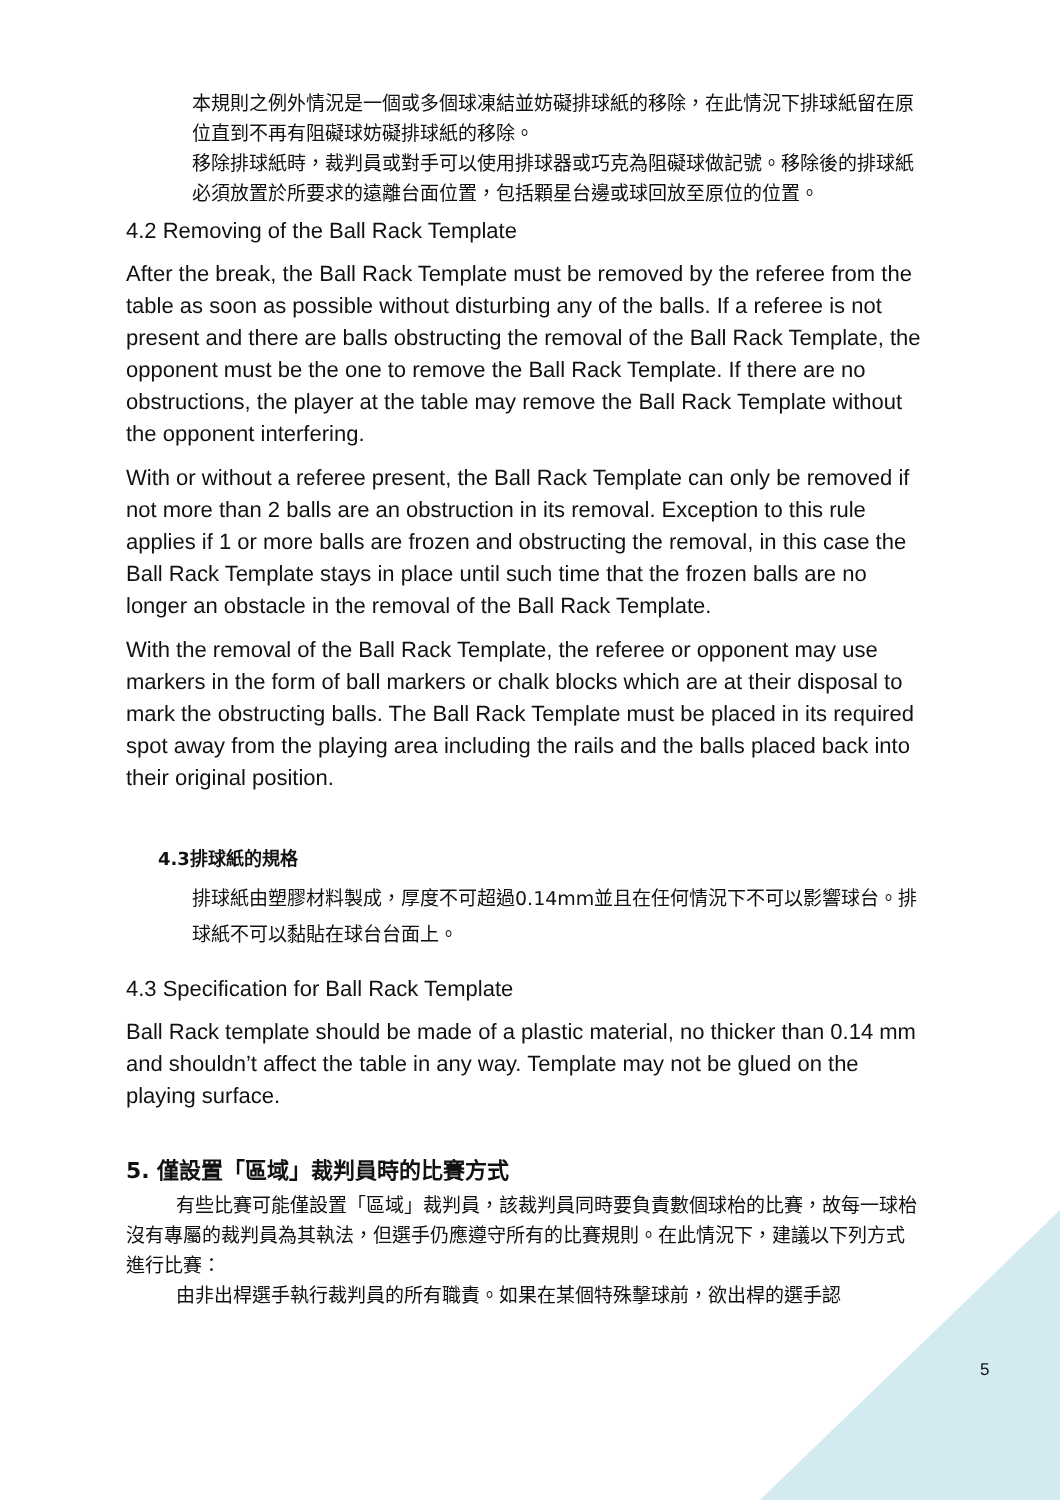本規則之例外情況是一個或多個球凍結並妨礙排球紙的移除，在此情況下排球紙留在原位直到不再有阻礙球妨礙排球紙的移除。
移除排球紙時，裁判員或對手可以使用排球器或巧克為阻礙球做記號。移除後的排球紙必須放置於所要求的遠離台面位置，包括顆星台邊或球回放至原位的位置。
4.2 Removing of the Ball Rack Template
After the break, the Ball Rack Template must be removed by the referee from the table as soon as possible without disturbing any of the balls. If a referee is not present and there are balls obstructing the removal of the Ball Rack Template, the opponent must be the one to remove the Ball Rack Template. If there are no obstructions, the player at the table may remove the Ball Rack Template without the opponent interfering.
With or without a referee present, the Ball Rack Template can only be removed if not more than 2 balls are an obstruction in its removal. Exception to this rule applies if 1 or more balls are frozen and obstructing the removal, in this case the Ball Rack Template stays in place until such time that the frozen balls are no longer an obstacle in the removal of the Ball Rack Template.
With the removal of the Ball Rack Template, the referee or opponent may use markers in the form of ball markers or chalk blocks which are at their disposal to mark the obstructing balls. The Ball Rack Template must be placed in its required spot away from the playing area including the rails and the balls placed back into their original position.
4.3排球紙的規格
排球紙由塑膠材料製成，厚度不可超過0.14mm並且在任何情況下不可以影響球台。排球紙不可以黏貼在球台台面上。
4.3 Specification for Ball Rack Template
Ball Rack template should be made of a plastic material, no thicker than 0.14 mm and shouldn’t affect the table in any way. Template may not be glued on the playing surface.
5. 僅設置「區域」裁判員時的比賽方式
有些比賽可能僅設置「區域」裁判員，該裁判員同時要負責數個球枱的比賽，故每一球枱沒有專屬的裁判員為其執法，但選手仍應遵守所有的比賽規則。在此情況下，建議以下列方式進行比賽：
由非出桿選手執行裁判員的所有職責。如果在某個特殊擊球前，欲出桿的選手認
5